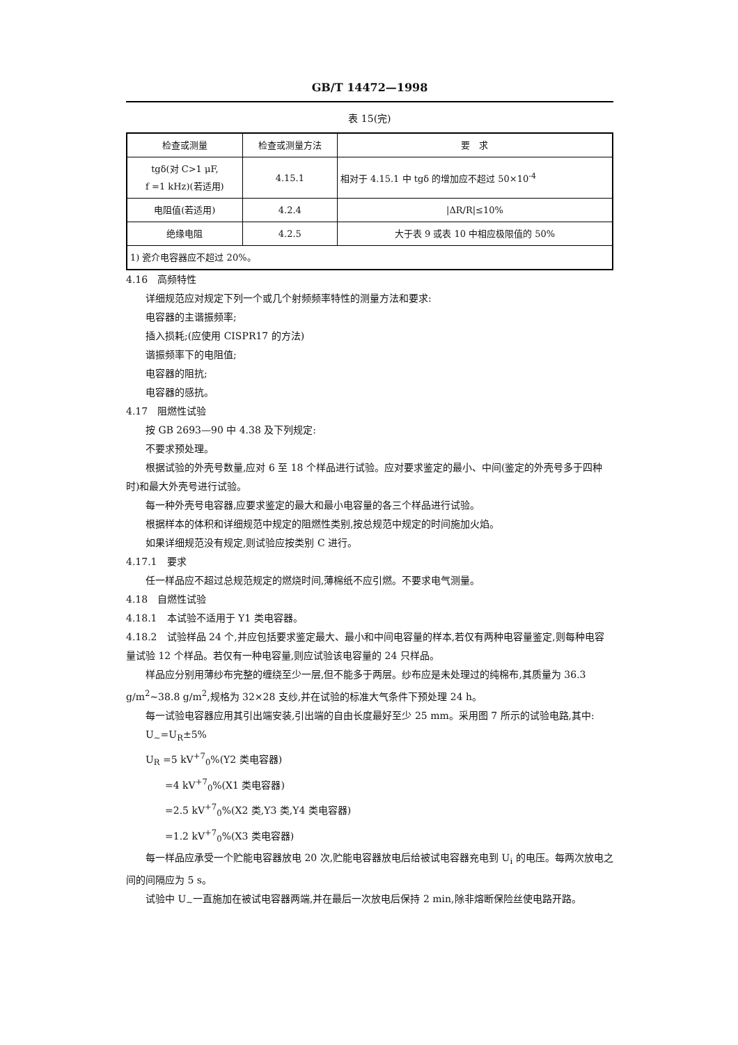GB/T 14472—1998
表 15(完)
| 检查或测量 | 检查或测量方法 | 要 求 |
| --- | --- | --- |
| tgδ(对 C>1 μF, f =1 kHz)(若适用) | 4.15.1 | 相对于 4.15.1 中 tgδ 的增加应不超过 50×10<sup>-4</sup> |
| 电阻值(若适用) | 4.2.4 | /ΔR/R/≤10% |
| 绝缘电阻 | 4.2.5 | 大于表 9 或表 10 中相应极限值的 50% |
| 1) 瓷介电容器应不超过 20%。 | | |
4.16　高频特性
详细规范应对规定下列一个或几个射频频率特性的测量方法和要求:
电容器的主谐振频率;
插入损耗;(应使用 CISPR17 的方法)
谐振频率下的电阻值;
电容器的阻抗;
电容器的感抗。
4.17　阻燃性试验
按 GB 2693—90 中 4.38 及下列规定:
不要求预处理。
根据试验的外壳号数量,应对 6 至 18 个样品进行试验。应对要求鉴定的最小、中间(鉴定的外壳号多于四种时)和最大外壳号进行试验。
每一种外壳号电容器,应要求鉴定的最大和最小电容量的各三个样品进行试验。
根据样本的体积和详细规范中规定的阻燃性类别,按总规范中规定的时间施加火焰。
如果详细规范没有规定,则试验应按类别 C 进行。
4.17.1　要求
任一样品应不超过总规范规定的燃烧时间,薄棉纸不应引燃。不要求电气测量。
4.18　自燃性试验
4.18.1　本试验不适用于 Y1 类电容器。
4.18.2　试验样品 24 个,并应包括要求鉴定最大、最小和中间电容量的样本,若仅有两种电容量鉴定,则每种电容量试验 12 个样品。若仅有一种电容量,则应试验该电容量的 24 只样品。
样品应分别用薄纱布完整的缠绕至少一层,但不能多于两层。纱布应是未处理过的纯棉布,其质量为 36.3 g/m<sup>2</sup>~38.8 g/m<sup>2</sup>,规格为 32×28 支纱,并在试验的标准大气条件下预处理 24 h。
每一试验电容器应用其引出端安装,引出端的自由长度最好至少 25 mm。采用图 7 所示的试验电路,其中:
U<sub>~</sub>=U<sub>R</sub>±5%
U<sub>R</sub> =5 kV<sup>+7</sup><sub>0</sub>%(Y2 类电容器)
=4 kV<sup>+7</sup><sub>0</sub>%(X1 类电容器)
=2.5 kV<sup>+7</sup><sub>0</sub>%(X2 类,Y3 类,Y4 类电容器)
=1.2 kV<sup>+7</sup><sub>0</sub>%(X3 类电容器)
每一样品应承受一个贮能电容器放电 20 次,贮能电容器放电后给被试电容器充电到 U<sub>i</sub> 的电压。每两次放电之间的间隔应为 5 s。
试验中 U<sub>~</sub>一直施加在被试电容器两端,并在最后一次放电后保持 2 min,除非熔断保险丝使电路开路。